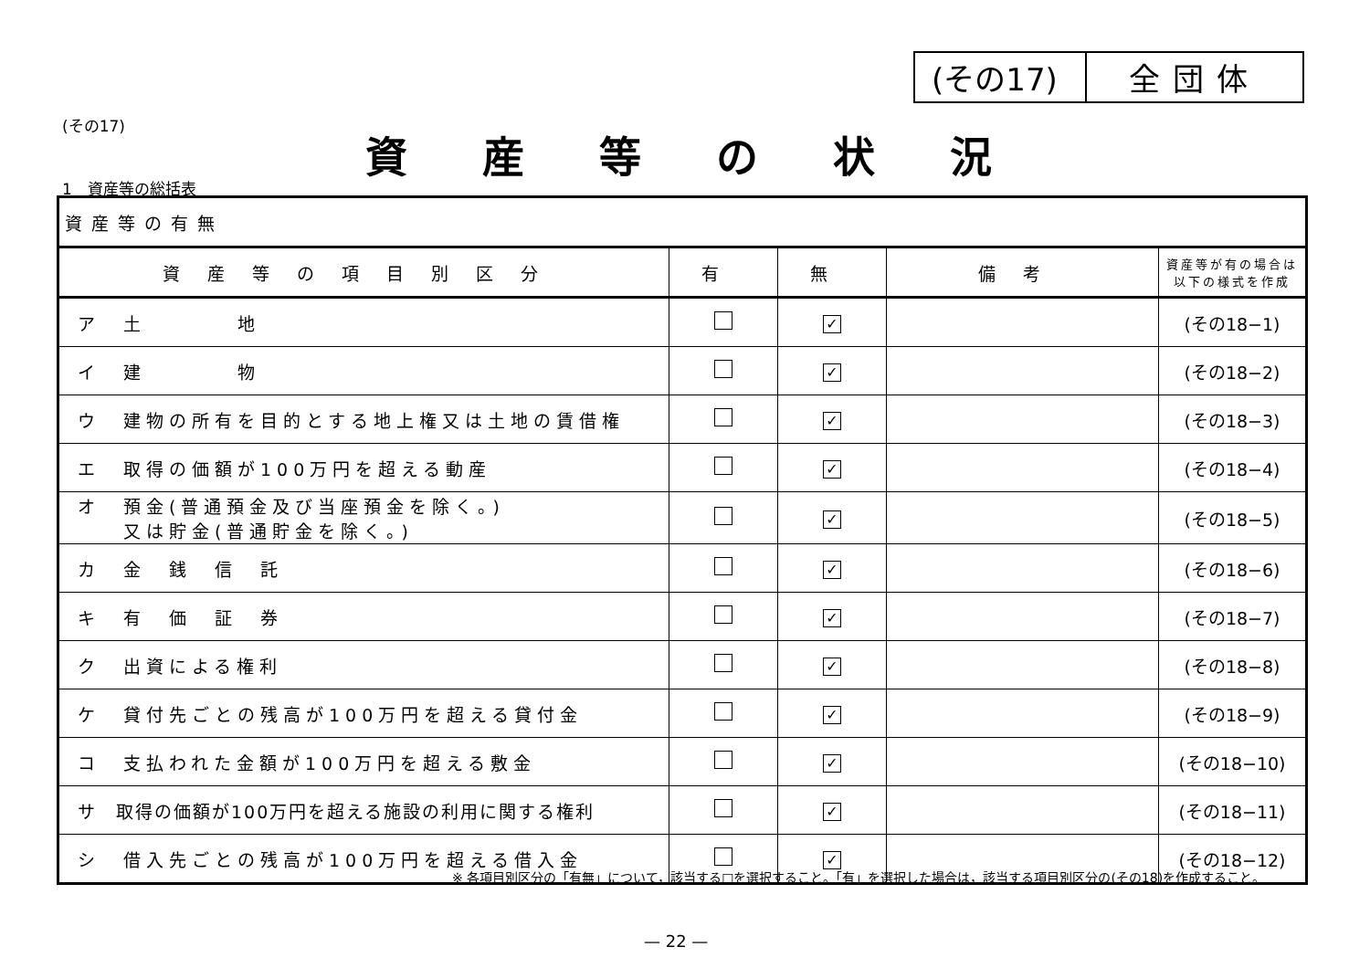(その17) 全団体
(その17)
資産等の状況
1　資産等の総括表
| 資産等の有無 | | | | |
| 資産等の項目別区分 | 有 | 無 | 備考 | 資産等が有の場合は 以下の様式を作成 |
| ア 土 地 | | ✓ | | (その18−1) |
| イ 建 物 | | ✓ | | (その18−2) |
| ウ 建物の所有を目的とする地上権又は土地の賃借権 | | ✓ | | (その18−3) |
| エ 取得の価額が100万円を超える動産 | | ✓ | | (その18−4) |
| オ 預金(普通預金及び当座預金を除く。) 又は貯金(普通貯金を除く。) | | ✓ | | (その18−5) |
| カ 金 銭 信 託 | | ✓ | | (その18−6) |
| キ 有 価 証 券 | | ✓ | | (その18−7) |
| ク 出資による権利 | | ✓ | | (その18−8) |
| ケ 貸付先ごとの残高が100万円を超える貸付金 | | ✓ | | (その18−9) |
| コ 支払われた金額が100万円を超える敷金 | | ✓ | | (その18−10) |
| サ 取得の価額が100万円を超える施設の利用に関する権利 | | ✓ | | (その18−11) |
| シ 借入先ごとの残高が100万円を超える借入金 | | ✓ | | (その18−12) |
※ 各項目別区分の「有無」について，該当する□を選択すること。「有」を選択した場合は，該当する項目別区分の(その18)を作成すること。
— 22 —